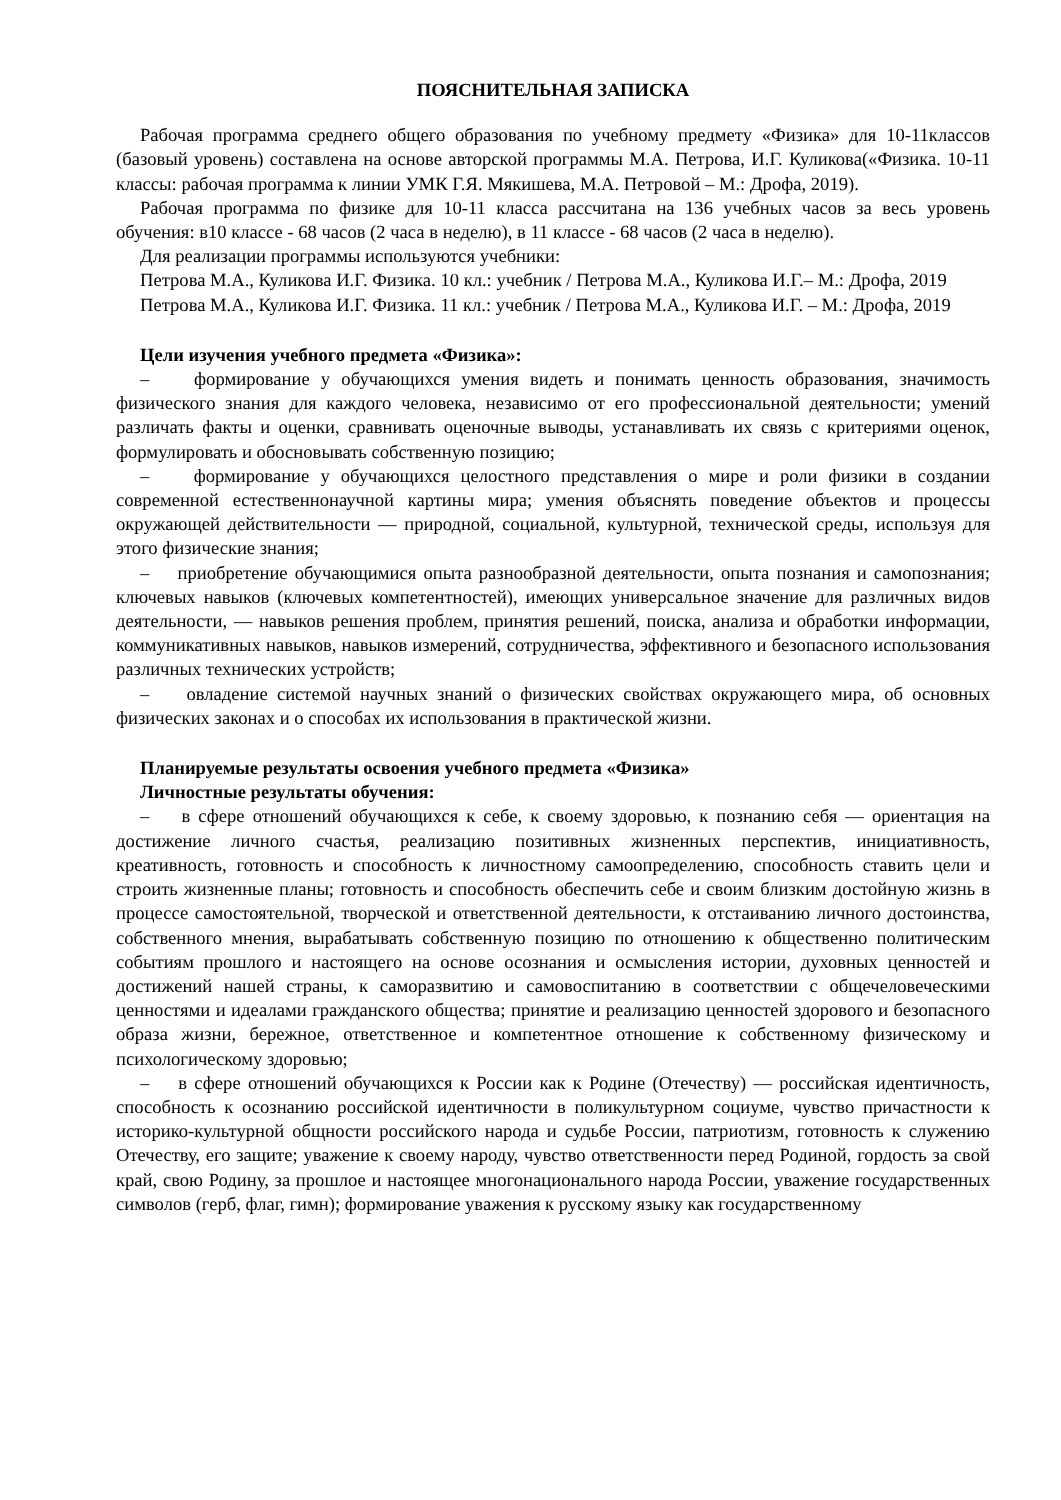ПОЯСНИТЕЛЬНАЯ ЗАПИСКА
Рабочая программа среднего общего образования по учебному предмету «Физика» для 10-11классов (базовый уровень) составлена на основе авторской программы М.А. Петрова, И.Г. Куликова(«Физика. 10-11 классы: рабочая программа к линии УМК Г.Я. Мякишева, М.А. Петровой – М.: Дрофа, 2019).
Рабочая программа по физике для 10-11 класса рассчитана на 136 учебных часов за весь уровень обучения: в10 классе - 68 часов (2 часа в неделю), в 11 классе - 68 часов (2 часа в неделю).
Для реализации программы используются учебники:
Петрова М.А., Куликова И.Г. Физика. 10 кл.: учебник / Петрова М.А., Куликова И.Г.– М.: Дрофа, 2019
Петрова М.А., Куликова И.Г. Физика. 11 кл.: учебник / Петрова М.А., Куликова И.Г. – М.: Дрофа, 2019
Цели изучения учебного предмета «Физика»:
– формирование у обучающихся умения видеть и понимать ценность образования, значимость физического знания для каждого человека, независимо от его профессиональной деятельности; умений различать факты и оценки, сравнивать оценочные выводы, устанавливать их связь с критериями оценок, формулировать и обосновывать собственную позицию;
– формирование у обучающихся целостного представления о мире и роли физики в создании современной естественнонаучной картины мира; умения объяснять поведение объектов и процессы окружающей действительности — природной, социальной, культурной, технической среды, используя для этого физические знания;
– приобретение обучающимися опыта разнообразной деятельности, опыта познания и самопознания; ключевых навыков (ключевых компетентностей), имеющих универсальное значение для различных видов деятельности, — навыков решения проблем, принятия решений, поиска, анализа и обработки информации, коммуникативных навыков, навыков измерений, сотрудничества, эффективного и безопасного использования различных технических устройств;
– овладение системой научных знаний о физических свойствах окружающего мира, об основных физических законах и о способах их использования в практической жизни.
Планируемые результаты освоения учебного предмета «Физика»
Личностные результаты обучения:
– в сфере отношений обучающихся к себе, к своему здоровью, к познанию себя — ориентация на достижение личного счастья, реализацию позитивных жизненных перспектив, инициативность, креативность, готовность и способность к личностному самоопределению, способность ставить цели и строить жизненные планы; готовность и способность обеспечить себе и своим близким достойную жизнь в процессе самостоятельной, творческой и ответственной деятельности, к отстаиванию личного достоинства, собственного мнения, вырабатывать собственную позицию по отношению к общественно политическим событиям прошлого и настоящего на основе осознания и осмысления истории, духовных ценностей и достижений нашей страны, к саморазвитию и самовоспитанию в соответствии с общечеловеческими ценностями и идеалами гражданского общества; принятие и реализацию ценностей здорового и безопасного образа жизни, бережное, ответственное и компетентное отношение к собственному физическому и психологическому здоровью;
– в сфере отношений обучающихся к России как к Родине (Отечеству) — российская идентичность, способность к осознанию российской идентичности в поликультурном социуме, чувство причастности к историко-культурной общности российского народа и судьбе России, патриотизм, готовность к служению Отечеству, его защите; уважение к своему народу, чувство ответственности перед Родиной, гордость за свой край, свою Родину, за прошлое и настоящее многонационального народа России, уважение государственных символов (герб, флаг, гимн); формирование уважения к русскому языку как государственному